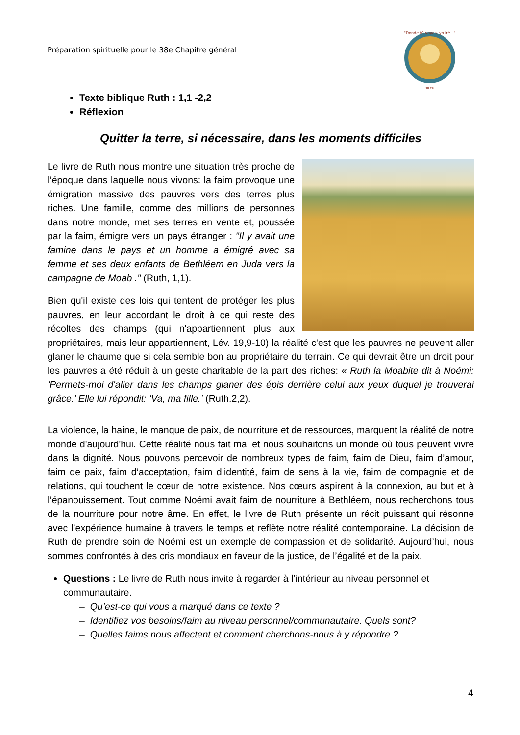Préparation spirituelle pour le 38e Chapitre général
"Donde tú vayas, yo iré..."
38 CG
Texte biblique Ruth : 1,1 -2,2
Réflexion
Quitter la terre, si nécessaire, dans les moments difficiles
Le livre de Ruth nous montre une situation très proche de l’époque dans laquelle nous vivons: la faim provoque une émigration massive des pauvres vers des terres plus riches. Une famille, comme des millions de personnes dans notre monde, met ses terres en vente et, poussée par la faim, émigre vers un pays étranger : "Il y avait une famine dans le pays et un homme a émigré avec sa femme et ses deux enfants de Bethléem en Juda vers la campagne de Moab ." (Ruth, 1,1).
Bien qu'il existe des lois qui tentent de protéger les plus pauvres, en leur accordant le droit à ce qui reste des récoltes des champs (qui n'appartiennent plus aux propriétaires, mais leur appartiennent, Lév. 19,9-10) la réalité c'est que les pauvres ne peuvent aller glaner le chaume que si cela semble bon au propriétaire du terrain. Ce qui devrait être un droit pour les pauvres a été réduit à un geste charitable de la part des riches: « Ruth la Moabite dit à Noémi: ‘Permets-moi d'aller dans les champs glaner des épis derrière celui aux yeux duquel je trouverai grâce.’ Elle lui répondit: ‘Va, ma fille.’ (Ruth.2,2).
La violence, la haine, le manque de paix, de nourriture et de ressources, marquent la réalité de notre monde d'aujourd'hui. Cette réalité nous fait mal et nous souhaitons un monde où tous peuvent vivre dans la dignité. Nous pouvons percevoir de nombreux types de faim, faim de Dieu, faim d’amour, faim de paix, faim d’acceptation, faim d’identité, faim de sens à la vie, faim de compagnie et de relations, qui touchent le cœur de notre existence. Nos cœurs aspirent à la connexion, au but et à l’épanouissement. Tout comme Noémi avait faim de nourriture à Bethléem, nous recherchons tous de la nourriture pour notre âme. En effet, le livre de Ruth présente un récit puissant qui résonne avec l’expérience humaine à travers le temps et reflète notre réalité contemporaine. La décision de Ruth de prendre soin de Noémi est un exemple de compassion et de solidarité. Aujourd’hui, nous sommes confrontés à des cris mondiaux en faveur de la justice, de l’égalité et de la paix.
Questions : Le livre de Ruth nous invite à regarder à l’intérieur au niveau personnel et communautaire.
– Qu’est-ce qui vous a marqué dans ce texte ?
– Identifiez vos besoins/faim au niveau personnel/communautaire. Quels sont?
– Quelles faims nous affectent et comment cherchons-nous à y répondre ?
4